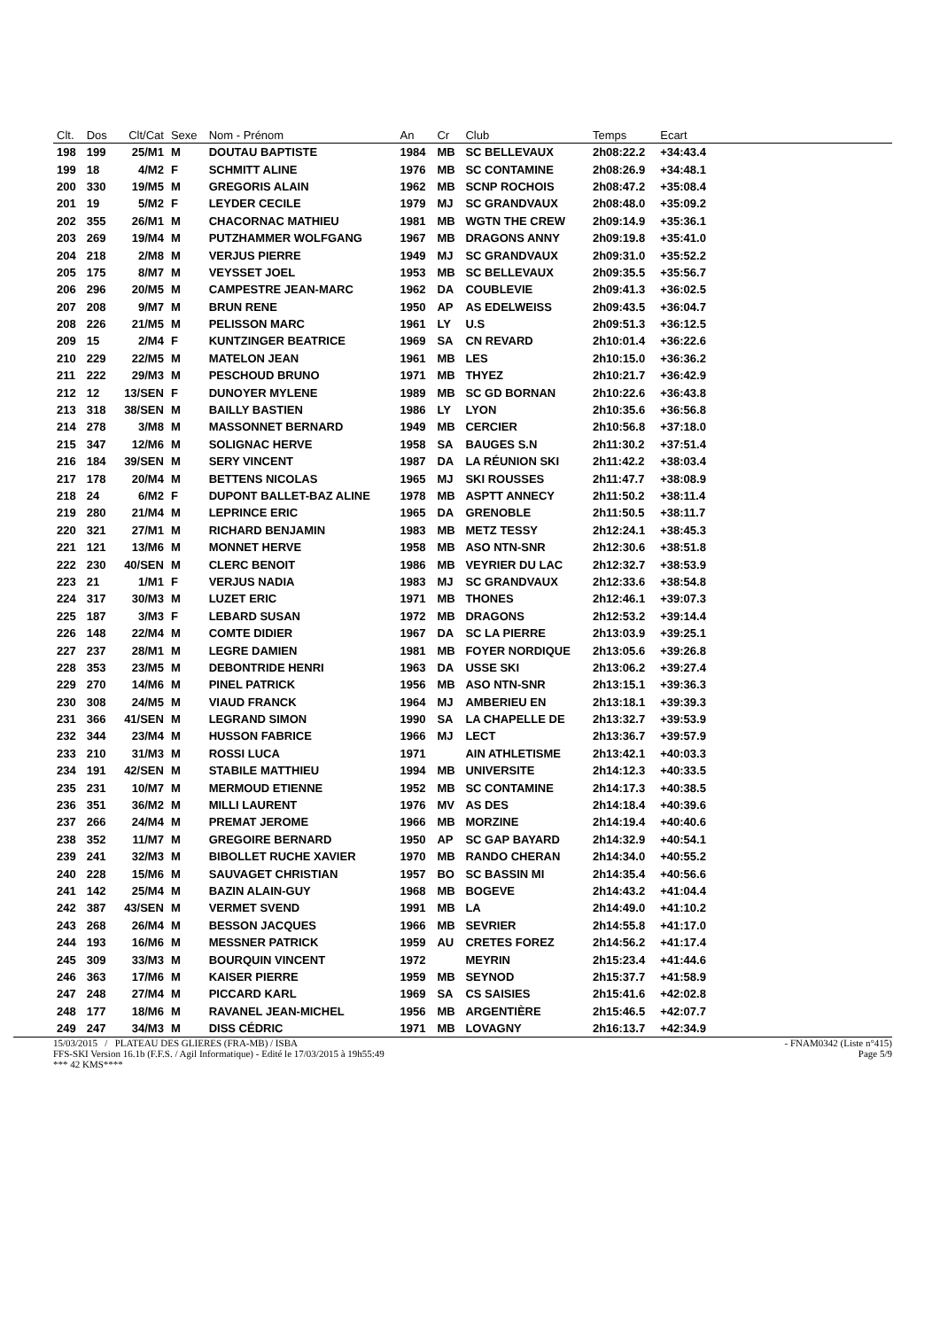| Clt. | Dos | Clt/Cat | Sexe | Nom - Prénom | An | Cr | Club | Temps | Ecart | |
| --- | --- | --- | --- | --- | --- | --- | --- | --- | --- | --- |
| 198 | 199 | 25/M1 | M | DOUTAU BAPTISTE | 1984 | MB | SC BELLEVAUX | 2h08:22.2 | +34:43.4 | |
| 199 | 18 | 4/M2 | F | SCHMITT ALINE | 1976 | MB | SC CONTAMINE | 2h08:26.9 | +34:48.1 | |
| 200 | 330 | 19/M5 | M | GREGORIS ALAIN | 1962 | MB | SCNP ROCHOIS | 2h08:47.2 | +35:08.4 | |
| 201 | 19 | 5/M2 | F | LEYDER CECILE | 1979 | MJ | SC GRANDVAUX | 2h08:48.0 | +35:09.2 | |
| 202 | 355 | 26/M1 | M | CHACORNAC MATHIEU | 1981 | MB | WGTN THE CREW | 2h09:14.9 | +35:36.1 | |
| 203 | 269 | 19/M4 | M | PUTZHAMMER WOLFGANG | 1967 | MB | DRAGONS ANNY | 2h09:19.8 | +35:41.0 | |
| 204 | 218 | 2/M8 | M | VERJUS PIERRE | 1949 | MJ | SC GRANDVAUX | 2h09:31.0 | +35:52.2 | |
| 205 | 175 | 8/M7 | M | VEYSSET JOEL | 1953 | MB | SC BELLEVAUX | 2h09:35.5 | +35:56.7 | |
| 206 | 296 | 20/M5 | M | CAMPESTRE JEAN-MARC | 1962 | DA | COUBLEVIE | 2h09:41.3 | +36:02.5 | |
| 207 | 208 | 9/M7 | M | BRUN RENE | 1950 | AP | AS EDELWEISS | 2h09:43.5 | +36:04.7 | |
| 208 | 226 | 21/M5 | M | PELISSON MARC | 1961 | LY | U.S | 2h09:51.3 | +36:12.5 | |
| 209 | 15 | 2/M4 | F | KUNTZINGER BEATRICE | 1969 | SA | CN REVARD | 2h10:01.4 | +36:22.6 | |
| 210 | 229 | 22/M5 | M | MATELON JEAN | 1961 | MB | LES | 2h10:15.0 | +36:36.2 | |
| 211 | 222 | 29/M3 | M | PESCHOUD BRUNO | 1971 | MB | THYEZ | 2h10:21.7 | +36:42.9 | |
| 212 | 12 | 13/SEN | F | DUNOYER MYLENE | 1989 | MB | SC GD BORNAN | 2h10:22.6 | +36:43.8 | |
| 213 | 318 | 38/SEN | M | BAILLY BASTIEN | 1986 | LY | LYON | 2h10:35.6 | +36:56.8 | |
| 214 | 278 | 3/M8 | M | MASSONNET BERNARD | 1949 | MB | CERCIER | 2h10:56.8 | +37:18.0 | |
| 215 | 347 | 12/M6 | M | SOLIGNAC HERVE | 1958 | SA | BAUGES S.N | 2h11:30.2 | +37:51.4 | |
| 216 | 184 | 39/SEN | M | SERY VINCENT | 1987 | DA | LA RÉUNION SKI | 2h11:42.2 | +38:03.4 | |
| 217 | 178 | 20/M4 | M | BETTENS NICOLAS | 1965 | MJ | SKI ROUSSES | 2h11:47.7 | +38:08.9 | |
| 218 | 24 | 6/M2 | F | DUPONT BALLET-BAZ ALINE | 1978 | MB | ASPTT ANNECY | 2h11:50.2 | +38:11.4 | |
| 219 | 280 | 21/M4 | M | LEPRINCE ERIC | 1965 | DA | GRENOBLE | 2h11:50.5 | +38:11.7 | |
| 220 | 321 | 27/M1 | M | RICHARD BENJAMIN | 1983 | MB | METZ TESSY | 2h12:24.1 | +38:45.3 | |
| 221 | 121 | 13/M6 | M | MONNET HERVE | 1958 | MB | ASO NTN-SNR | 2h12:30.6 | +38:51.8 | |
| 222 | 230 | 40/SEN | M | CLERC BENOIT | 1986 | MB | VEYRIER DU LAC | 2h12:32.7 | +38:53.9 | |
| 223 | 21 | 1/M1 | F | VERJUS NADIA | 1983 | MJ | SC GRANDVAUX | 2h12:33.6 | +38:54.8 | |
| 224 | 317 | 30/M3 | M | LUZET ERIC | 1971 | MB | THONES | 2h12:46.1 | +39:07.3 | |
| 225 | 187 | 3/M3 | F | LEBARD SUSAN | 1972 | MB | DRAGONS | 2h12:53.2 | +39:14.4 | |
| 226 | 148 | 22/M4 | M | COMTE DIDIER | 1967 | DA | SC LA PIERRE | 2h13:03.9 | +39:25.1 | |
| 227 | 237 | 28/M1 | M | LEGRE DAMIEN | 1981 | MB | FOYER NORDIQUE | 2h13:05.6 | +39:26.8 | |
| 228 | 353 | 23/M5 | M | DEBONTRIDE HENRI | 1963 | DA | USSE SKI | 2h13:06.2 | +39:27.4 | |
| 229 | 270 | 14/M6 | M | PINEL PATRICK | 1956 | MB | ASO NTN-SNR | 2h13:15.1 | +39:36.3 | |
| 230 | 308 | 24/M5 | M | VIAUD FRANCK | 1964 | MJ | AMBERIEU EN | 2h13:18.1 | +39:39.3 | |
| 231 | 366 | 41/SEN | M | LEGRAND SIMON | 1990 | SA | LA CHAPELLE DE | 2h13:32.7 | +39:53.9 | |
| 232 | 344 | 23/M4 | M | HUSSON FABRICE | 1966 | MJ | LECT | 2h13:36.7 | +39:57.9 | |
| 233 | 210 | 31/M3 | M | ROSSI LUCA | 1971 | | AIN ATHLETISME | 2h13:42.1 | +40:03.3 | |
| 234 | 191 | 42/SEN | M | STABILE MATTHIEU | 1994 | MB | UNIVERSITE | 2h14:12.3 | +40:33.5 | |
| 235 | 231 | 10/M7 | M | MERMOUD ETIENNE | 1952 | MB | SC CONTAMINE | 2h14:17.3 | +40:38.5 | |
| 236 | 351 | 36/M2 | M | MILLI LAURENT | 1976 | MV | AS DES | 2h14:18.4 | +40:39.6 | |
| 237 | 266 | 24/M4 | M | PREMAT JEROME | 1966 | MB | MORZINE | 2h14:19.4 | +40:40.6 | |
| 238 | 352 | 11/M7 | M | GREGOIRE BERNARD | 1950 | AP | SC GAP BAYARD | 2h14:32.9 | +40:54.1 | |
| 239 | 241 | 32/M3 | M | BIBOLLET RUCHE XAVIER | 1970 | MB | RANDO CHERAN | 2h14:34.0 | +40:55.2 | |
| 240 | 228 | 15/M6 | M | SAUVAGET CHRISTIAN | 1957 | BO | SC BASSIN MI | 2h14:35.4 | +40:56.6 | |
| 241 | 142 | 25/M4 | M | BAZIN ALAIN-GUY | 1968 | MB | BOGEVE | 2h14:43.2 | +41:04.4 | |
| 242 | 387 | 43/SEN | M | VERMET SVEND | 1991 | MB | LA | 2h14:49.0 | +41:10.2 | |
| 243 | 268 | 26/M4 | M | BESSON JACQUES | 1966 | MB | SEVRIER | 2h14:55.8 | +41:17.0 | |
| 244 | 193 | 16/M6 | M | MESSNER PATRICK | 1959 | AU | CRETES FOREZ | 2h14:56.2 | +41:17.4 | |
| 245 | 309 | 33/M3 | M | BOURQUIN VINCENT | 1972 | | MEYRIN | 2h15:23.4 | +41:44.6 | |
| 246 | 363 | 17/M6 | M | KAISER PIERRE | 1959 | MB | SEYNOD | 2h15:37.7 | +41:58.9 | |
| 247 | 248 | 27/M4 | M | PICCARD KARL | 1969 | SA | CS SAISIES | 2h15:41.6 | +42:02.8 | |
| 248 | 177 | 18/M6 | M | RAVANEL JEAN-MICHEL | 1956 | MB | ARGENTIÈRE | 2h15:46.5 | +42:07.7 | |
| 249 | 247 | 34/M3 | M | DISS CÉDRIC | 1971 | MB | LOVAGNY | 2h16:13.7 | +42:34.9 | |
15/03/2015 / PLATEAU DES GLIERES (FRA-MB) / ISBA - FNAM0342 (Liste n°415)
FFS-SKI Version 16.1b (F.F.S. / Agil Informatique) - Edité le 17/03/2015 à 19h55:49 Page 5/9
*** 42 KMS****